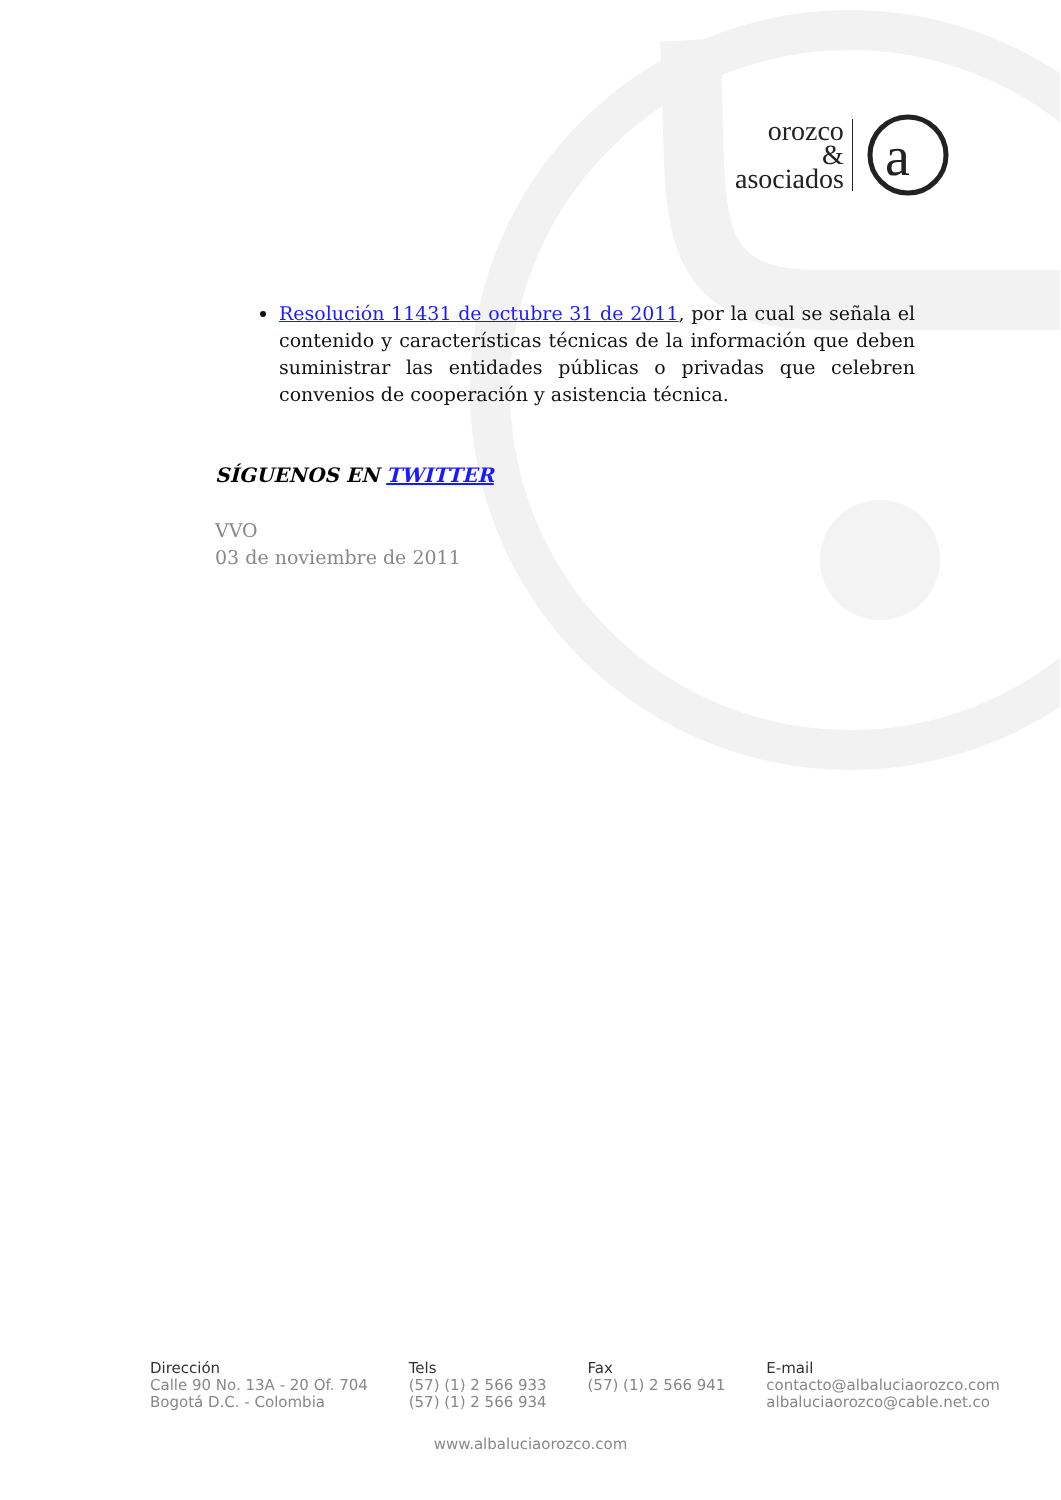orozco
&
asociados
a
Resolución 11431 de octubre 31 de 2011, por la cual se señala el contenido y características técnicas de la información que deben suministrar las entidades públicas o privadas que celebren convenios de cooperación y asistencia técnica.
SÍGUENOS EN TWITTER
VVO
03 de noviembre de 2011
Dirección
Calle 90 No. 13A - 20 Of. 704
Bogotá D.C. - Colombia
Tels
(57) (1) 2 566 933
(57) (1) 2 566 934
Fax
(57) (1) 2 566 941
E-mail
contacto@albaluciaorozco.com
albaluciaorozco@cable.net.co
www.albaluciaorozco.com